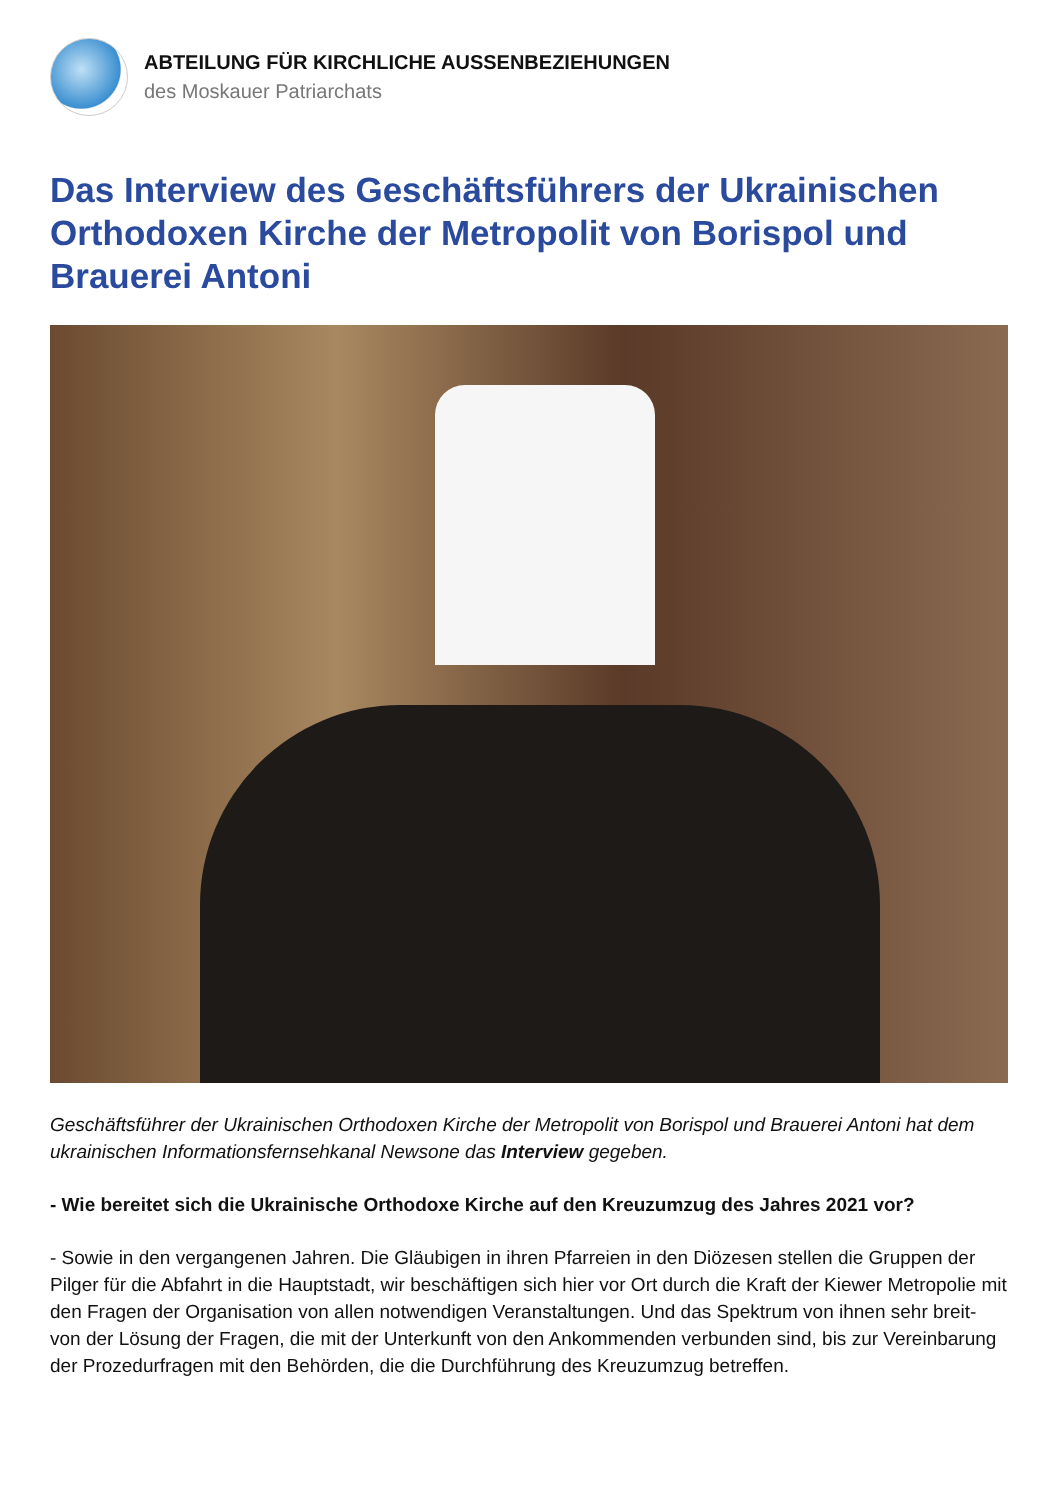ABTEILUNG FÜR KIRCHLICHE AUSSENBEZIEHUNGEN
des Moskauer Patriarchats
Das Interview des Geschäftsführers der Ukrainischen Orthodoxen Kirche der Metropolit von Borispol und Brauerei Antoni
Geschäftsführer der Ukrainischen Orthodoxen Kirche der Metropolit von Borispol und Brauerei Antoni hat dem ukrainischen Informationsfernsehkanal Newsone das Interview gegeben.
- Wie bereitet sich die Ukrainische Orthodoxe Kirche auf den Kreuzumzug des Jahres 2021 vor?
- Sowie in den vergangenen Jahren. Die Gläubigen in ihren Pfarreien in den Diözesen stellen die Gruppen der Pilger für die Abfahrt in die Hauptstadt, wir beschäftigen sich hier vor Ort durch die Kraft der Kiewer Metropolie mit den Fragen der Organisation von allen notwendigen Veranstaltungen. Und das Spektrum von ihnen sehr breit- von der Lösung der Fragen, die mit der Unterkunft von den Ankommenden verbunden sind, bis zur Vereinbarung der Prozedurfragen mit den Behörden, die die Durchführung des Kreuzumzug betreffen.